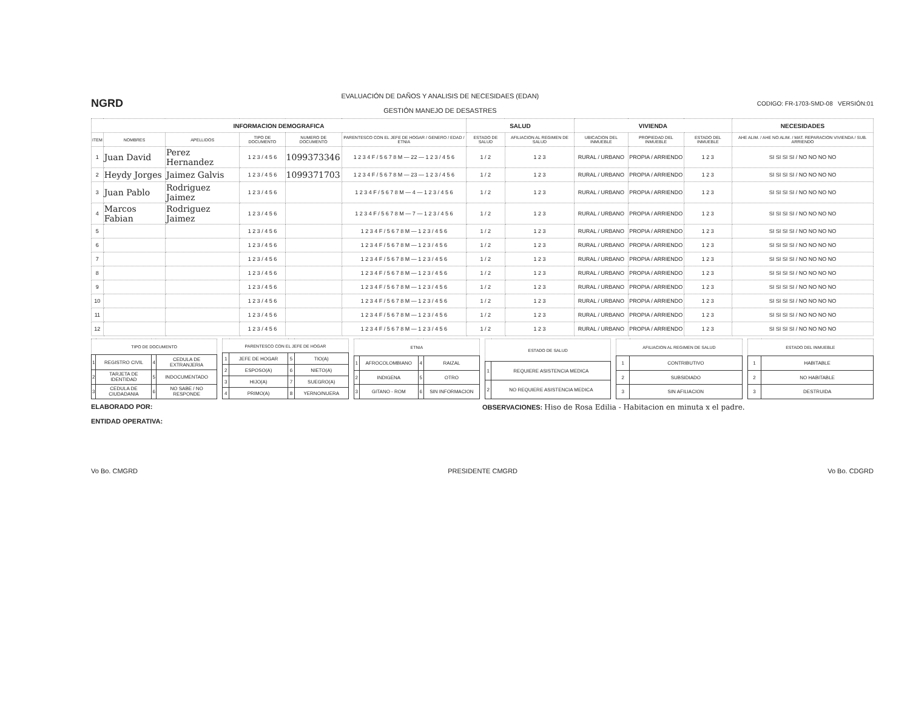NGRD
EVALUACIÓN DE DAÑOS Y ANALISIS DE NECESIDAES (EDAN)
GESTIÓN MANEJO DE DESASTRES
CODIGO: FR-1703-SMD-08 VERSIÓN:01
| INFORMACION DEMOGRAFICA | | | | | | SALUD | | VIVIENDA | | | NECESIDADES |
| --- | --- | --- | --- | --- | --- | --- | --- | --- | --- | --- | --- |
| ITEM | NOMBRES | APELLIDOS | TIPO DE DOCUMENTO | NUMERO DE DOCUMENTO | PARENTESCO CON EL JEFE DE HOGAR / GENERO / EDAD / ETNIA | ESTADO DE SALUD | AFILIACION AL REGIMEN DE SALUD | UBICACION DEL INMUEBLE | PROPIEDAD DEL INMUEBLE | ESTADO DEL INMUEBLE | AHE ALIM. / AHE NO ALIM. / MAT. REPARACION VIVIENDA / SUB. ARRIENDO |
| 1 | Juan David | Perez Hernandez | 1 2 3 / 4 5 6 | 1099373346 | 1 2 3 4 F / 5 6 7 8 M — 22 — 1 2 3 / 4 5 6 | 1 / 2 | 1 2 3 | RURAL / URBANO | PROPIA / ARRIENDO | 1 2 3 | SI SI SI SI / NO NO NO NO |
| 2 | Heydy Jorges | Jaimez Galvis | 1 2 3 / 4 5 6 | 1099371703 | 1 2 3 4 F / 5 6 7 8 M — 23 — 1 2 3 / 4 5 6 | 1 / 2 | 1 2 3 | RURAL / URBANO | PROPIA / ARRIENDO | 1 2 3 | SI SI SI SI / NO NO NO NO |
| 3 | Juan Pablo | Rodriguez Jaimez | 1 2 3 / 4 5 6 | | 1 2 3 4 F / 5 6 7 8 M — 4 — 1 2 3 / 4 5 6 | 1 / 2 | 1 2 3 | RURAL / URBANO | PROPIA / ARRIENDO | 1 2 3 | SI SI SI SI / NO NO NO NO |
| 4 | Marcos Fabian | Rodriguez Jaimez | 1 2 3 / 4 5 6 | | 1 2 3 4 F / 5 6 7 8 M — 7 — 1 2 3 / 4 5 6 | 1 / 2 | 1 2 3 | RURAL / URBANO | PROPIA / ARRIENDO | 1 2 3 | SI SI SI SI / NO NO NO NO |
| 5 | | | 1 2 3 / 4 5 6 | | 1 2 3 4 F / 5 6 7 8 M — 1 2 3 / 4 5 6 | 1 / 2 | 1 2 3 | RURAL / URBANO | PROPIA / ARRIENDO | 1 2 3 | SI SI SI SI / NO NO NO NO |
| 6 | | | 1 2 3 / 4 5 6 | | 1 2 3 4 F / 5 6 7 8 M — 1 2 3 / 4 5 6 | 1 / 2 | 1 2 3 | RURAL / URBANO | PROPIA / ARRIENDO | 1 2 3 | SI SI SI SI / NO NO NO NO |
| 7 | | | 1 2 3 / 4 5 6 | | 1 2 3 4 F / 5 6 7 8 M — 1 2 3 / 4 5 6 | 1 / 2 | 1 2 3 | RURAL / URBANO | PROPIA / ARRIENDO | 1 2 3 | SI SI SI SI / NO NO NO NO |
| 8 | | | 1 2 3 / 4 5 6 | | 1 2 3 4 F / 5 6 7 8 M — 1 2 3 / 4 5 6 | 1 / 2 | 1 2 3 | RURAL / URBANO | PROPIA / ARRIENDO | 1 2 3 | SI SI SI SI / NO NO NO NO |
| 9 | | | 1 2 3 / 4 5 6 | | 1 2 3 4 F / 5 6 7 8 M — 1 2 3 / 4 5 6 | 1 / 2 | 1 2 3 | RURAL / URBANO | PROPIA / ARRIENDO | 1 2 3 | SI SI SI SI / NO NO NO NO |
| 10 | | | 1 2 3 / 4 5 6 | | 1 2 3 4 F / 5 6 7 8 M — 1 2 3 / 4 5 6 | 1 / 2 | 1 2 3 | RURAL / URBANO | PROPIA / ARRIENDO | 1 2 3 | SI SI SI SI / NO NO NO NO |
| 11 | | | 1 2 3 / 4 5 6 | | 1 2 3 4 F / 5 6 7 8 M — 1 2 3 / 4 5 6 | 1 / 2 | 1 2 3 | RURAL / URBANO | PROPIA / ARRIENDO | 1 2 3 | SI SI SI SI / NO NO NO NO |
| 12 | | | 1 2 3 / 4 5 6 | | 1 2 3 4 F / 5 6 7 8 M — 1 2 3 / 4 5 6 | 1 / 2 | 1 2 3 | RURAL / URBANO | PROPIA / ARRIENDO | 1 2 3 | SI SI SI SI / NO NO NO NO |
| TIPO DE DOCUMENTO | | | |
| --- | --- | --- | --- |
| 1 | REGISTRO CIVIL | 4 | CEDULA DE EXTRANJERIA |
| 2 | TARJETA DE IDENTIDAD | 5 | INDOCUMENTADO |
| 3 | CEDULA DE CIUDADANIA | 6 | NO SABE / NO RESPONDE |
| PARENTESCO CON EL JEFE DE HOGAR | | | |
| --- | --- | --- | --- |
| 1 | JEFE DE HOGAR | 5 | TIO(A) |
| 2 | ESPOSO(A) | 6 | NIETO(A) |
| 3 | HIJO(A) | 7 | SUEGRO(A) |
| 4 | PRIMO(A) | 8 | YERNO/NUERA |
| ETNIA | | | |
| --- | --- | --- | --- |
| 1 | AFROCOLOMBIANO | 4 | RAIZAL |
| 2 | INDIGENA | 5 | OTRO |
| 3 | GITANO - ROM | 6 | SIN INFORMACION |
| ESTADO DE SALUD | |
| --- | --- |
| 1 | REQUIERE ASISTENCIA MEDICA |
| 2 | NO REQUIERE ASISTENCIA MEDICA |
| AFILIACION AL REGIMEN DE SALUD | |
| --- | --- |
| 1 | CONTRIBUTIVO |
| 2 | SUBSIDIADO |
| 3 | SIN AFILIACION |
| ESTADO DEL INMUEBLE | |
| --- | --- |
| 1 | HABITABLE |
| 2 | NO HABITABLE |
| 3 | DESTRUIDA |
ELABORADO POR:
ENTIDAD OPERATIVA:
OBSERVACIONES: Hiso de Rosa Edilia - Habitacion en minuta x el padre.
Vo Bo. CMGRD PRESIDENTE CMGRD Vo Bo. CDGRD